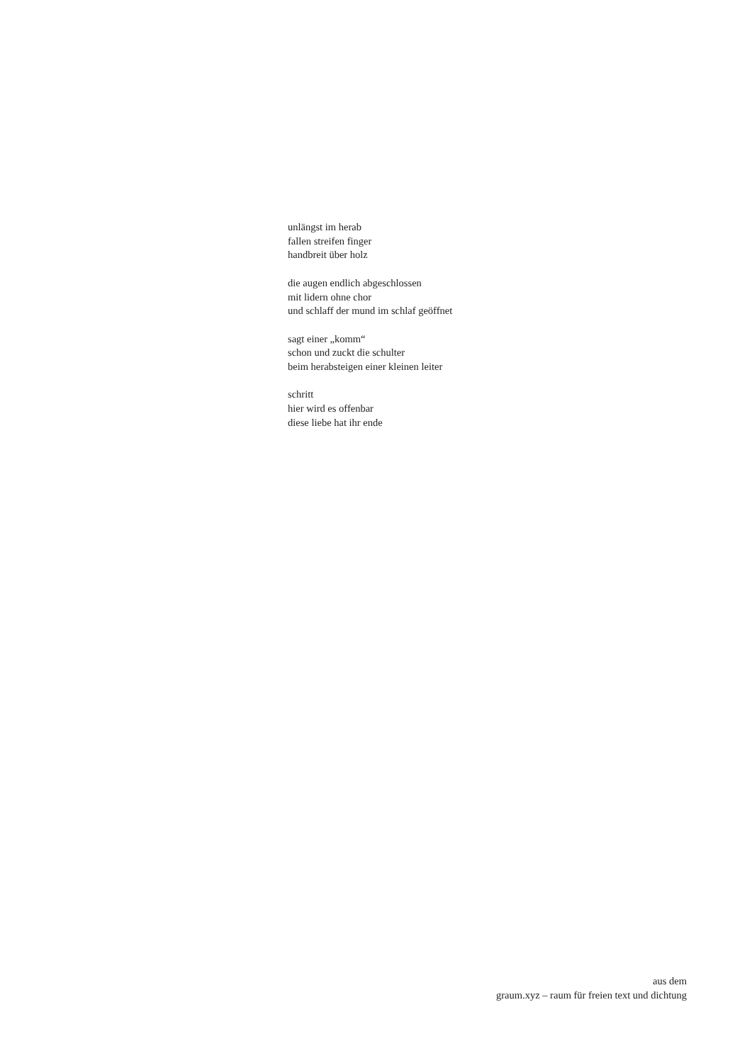unlängst im herab
fallen streifen finger
handbreit über holz
die augen endlich abgeschlossen
mit lidern ohne chor
und schlaff der mund im schlaf geöffnet
sagt einer „komm“
schon und zuckt die schulter
beim herabsteigen einer kleinen leiter
schritt
hier wird es offenbar
diese liebe hat ihr ende
aus dem
graum.xyz – raum für freien text und dichtung